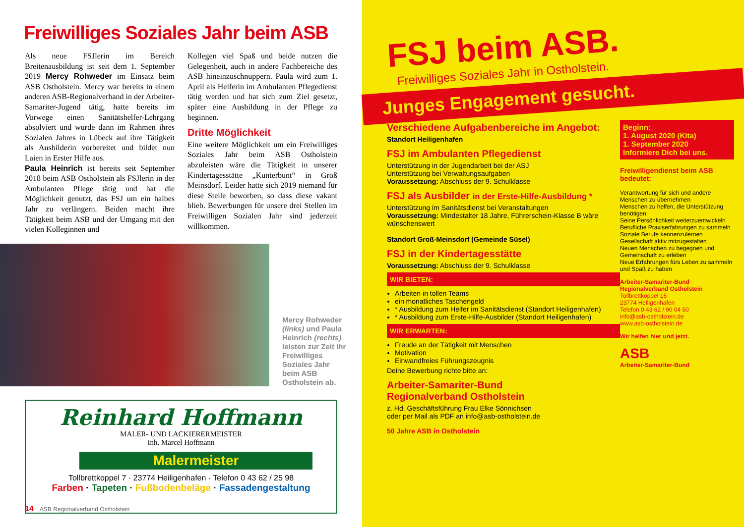Freiwilliges Soziales Jahr beim ASB
Als neue FSJlerin im Bereich Breitenausbildung ist seit dem 1. September 2019 Mercy Rohweder im Einsatz beim ASB Ostholstein. Mercy war bereits in einem anderen ASB-Regionalverband in der Arbeiter-Samariter-Jugend tätig, hatte bereits im Vorwege einen Sanitätshelfer-Lehrgang absolviert und wurde dann im Rahmen ihres Sozialen Jahres in Lübeck auf ihre Tätigkeit als Ausbilderin vorbereitet und bildet nun Laien in Erster Hilfe aus.
Paula Heinrich ist bereits seit September 2018 beim ASB Ostholstein als FSJlerin in der Ambulanten Pflege tätig und hat die Möglichkeit genutzt, das FSJ um ein halbes Jahr zu verlängern. Beiden macht ihre Tätigkeit beim ASB und der Umgang mit den vielen Kolleginnen und
Kollegen viel Spaß und beide nutzen die Gelegenheit, auch in andere Fachbereiche des ASB hineinzuschnuppern. Paula wird zum 1. April als Helferin im Ambulanten Pflegedienst tätig werden und hat sich zum Ziel gesetzt, später eine Ausbildung in der Pflege zu beginnen.
Dritte Möglichkeit
Eine weitere Möglichkeit um ein Freiwilliges Soziales Jahr beim ASB Ostholstein abzuleisten wäre die Tätigkeit in unserer Kindertagesstätte „Kunterbunt“ in Groß Meinsdorf. Leider hatte sich 2019 niemand für diese Stelle beworben, so dass diese vakant blieb. Bewerbungen für unsere drei Stellen im Freiwilligen Sozialen Jahr sind jederzeit willkommen.
Mercy Rohweder (links) und Paula Heinrich (rechts) leisten zur Zeit ihr Freiwilliges Soziales Jahr beim ASB Ostholstein ab.
Reinhard Hoffmann
MALER- UND LACKIERERMEISTER
Inh. Marcel Hoffmann
Malermeister
Tollbrettkoppel 7 · 23774 Heiligenhafen · Telefon 0 43 62 / 25 98
Farben · Tapeten · Fußbodenbeläge · Fassadengestaltung
14 ASB Regionalverband Ostholstein
FSJ beim ASB.
Freiwilliges Soziales Jahr in Ostholstein.
Junges Engagement gesucht.
Verschiedene Aufgabenbereiche im Angebot:
Standort Heiligenhafen
FSJ im Ambulanten Pflegedienst
Unterstützung in der Jugendarbeit bei der ASJ
Unterstützung bei Verwaltungsaufgaben
Voraussetzung: Abschluss der 9. Schulklasse
FSJ als Ausbilder in der Erste-Hilfe-Ausbildung *
Unterstützung im Sanitätsdienst bei Veranstaltungen
Voraussetzung: Mindestalter 18 Jahre, Führerschein-Klasse B wäre wünschenswert
Standort Groß-Meinsdorf (Gemeinde Süsel)
FSJ in der Kindertagesstätte
Voraussetzung: Abschluss der 9. Schulklasse
WIR BIETEN:
Arbeiten in tollen Teams
ein monatliches Taschengeld
* Ausbildung zum Helfer im Sanitätsdienst (Standort Heiligenhafen)
* Ausbildung zum Erste-Hilfe-Ausbilder (Standort Heiligenhafen)
WIR ERWARTEN:
Freude an der Tätigkeit mit Menschen
Motivation
Einwandfreies Führungszeugnis
Deine Bewerbung richte bitte an:
Arbeiter-Samariter-Bund
Regionalverband Ostholstein
z. Hd. Geschäftsführung Frau Elke Sönnichsen
oder per Mail als PDF an info@asb-ostholstein.de
50 Jahre ASB in Ostholstein
Beginn:
1. August 2020 (Kita)
1. September 2020
Informiere Dich bei uns.
Freiwilligendienst beim ASB bedeutet:
Verantwortung für sich und andere Menschen zu übernehmen
Menschen zu helfen, die Unterstützung benötigen
Seine Persönlichkeit weiterzuentwickeln
Berufliche Praxiserfahrungen zu sammeln
Soziale Berufe kennenzulernen
Gesellschaft aktiv mitzugestalten
Neuen Menschen zu begegnen und Gemeinschaft zu erleben
Neue Erfahrungen fürs Leben zu sammeln und Spaß zu haben
Arbeiter-Samariter-Bund
Regionalverband Ostholstein
Tollbrettkoppel 15
23774 Heiligenhafen
Telefon 0 43 62 / 90 04 50
info@asb-ostholstein.de
www.asb-ostholstein.de
Wir helfen hier und jetzt.
ASB
Arbeiter-Samariter-Bund